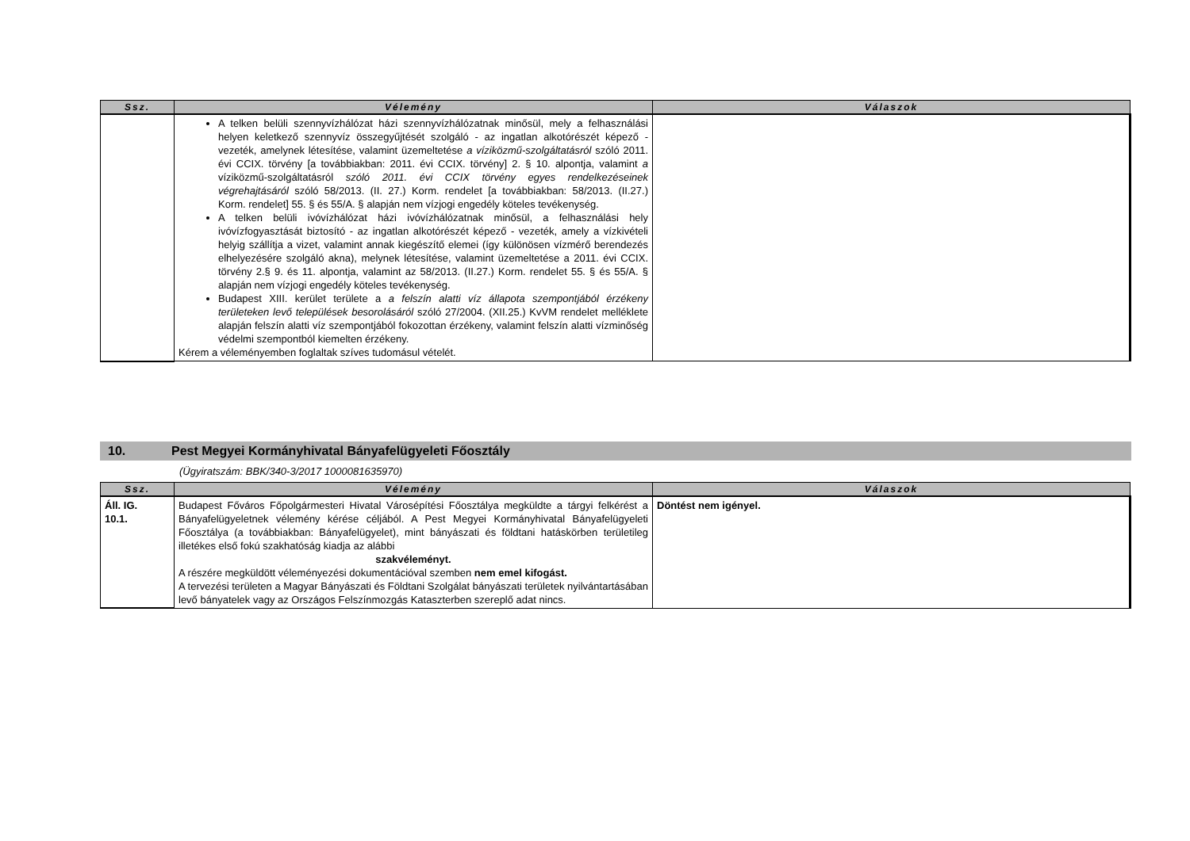| Ssz. | Vélemény | Válaszok |
| --- | --- | --- |
| | A telken belüli szennyvízhálózat házi szennyvízhálózatnak minősül, mely a felhasználási helyen keletkező szennyvíz összegyűjtését szolgáló - az ingatlan alkotórészét képező - vezeték, amelynek létesítése, valamint üzemeltetése a víziközmű-szolgáltatásról szóló 2011. évi CCIX. törvény [a továbbiakban: 2011. évi CCIX. törvény] 2. § 10. alpontja, valamint a víziközmű-szolgáltatásról szóló 2011. évi CCIX törvény egyes rendelkezéseinek végrehajtásáról szóló 58/2013. (II. 27.) Korm. rendelet [a továbbiakban: 58/2013. (II.27.) Korm. rendelet] 55. § és 55/A. § alapján nem vízjogi engedély köteles tevékenység. A telken belüli ivóvízhálózat házi ivóvízhálózatnak minősül, a felhasználási hely ivóvízfogyasztását biztosító - az ingatlan alkotórészét képező - vezeték, amely a vízkivételi helyig szállítja a vizet, valamint annak kiegészítő elemei (így különösen vízmérő berendezés elhelyezésére szolgáló akna), melynek létesítése, valamint üzemeltetése a 2011. évi CCIX. törvény 2.§ 9. és 11. alpontja, valamint az 58/2013. (II.27.) Korm. rendelet 55. § és 55/A. § alapján nem vízjogi engedély köteles tevékenység. Budapest XIII. kerület területe a a felszín alatti víz állapota szempontjából érzékeny területeken levő települések besorolásáról szóló 27/2004. (XII.25.) KvVM rendelet melléklete alapján felszín alatti víz szempontjából fokozottan érzékeny, valamint felszín alatti vízminőség védelmi szempontból kiemelten érzékeny. Kérem a véleményemben foglaltak szíves tudomásul vételét. | |
10. Pest Megyei Kormányhivatal Bányafelügyeleti Főosztály
(Ügyiratszám: BBK/340-3/2017 1000081635970)
| Ssz. | Vélemény | Válaszok |
| --- | --- | --- |
| Áll. IG. 10.1. | Budapest Főváros Főpolgármesteri Hivatal Városépítési Főosztálya megküldte a tárgyi felkérést a Bányafelügyeletnek vélemény kérése céljából. A Pest Megyei Kormányhivatal Bányafelügyeleti Főosztálya (a továbbiakban: Bányafelügyelet), mint bányászati és földtani hatáskörben területileg illetékes első fokú szakhatóság kiadja az alábbi szakvéleményt. A részére megküldött véleményezési dokumentációval szemben nem emel kifogást. A tervezési területen a Magyar Bányászati és Földtani Szolgálat bányászati területek nyilvántartásában levő bányatelek vagy az Országos Felszínmozgás Kataszterben szereplő adat nincs. | Döntést nem igényel. |